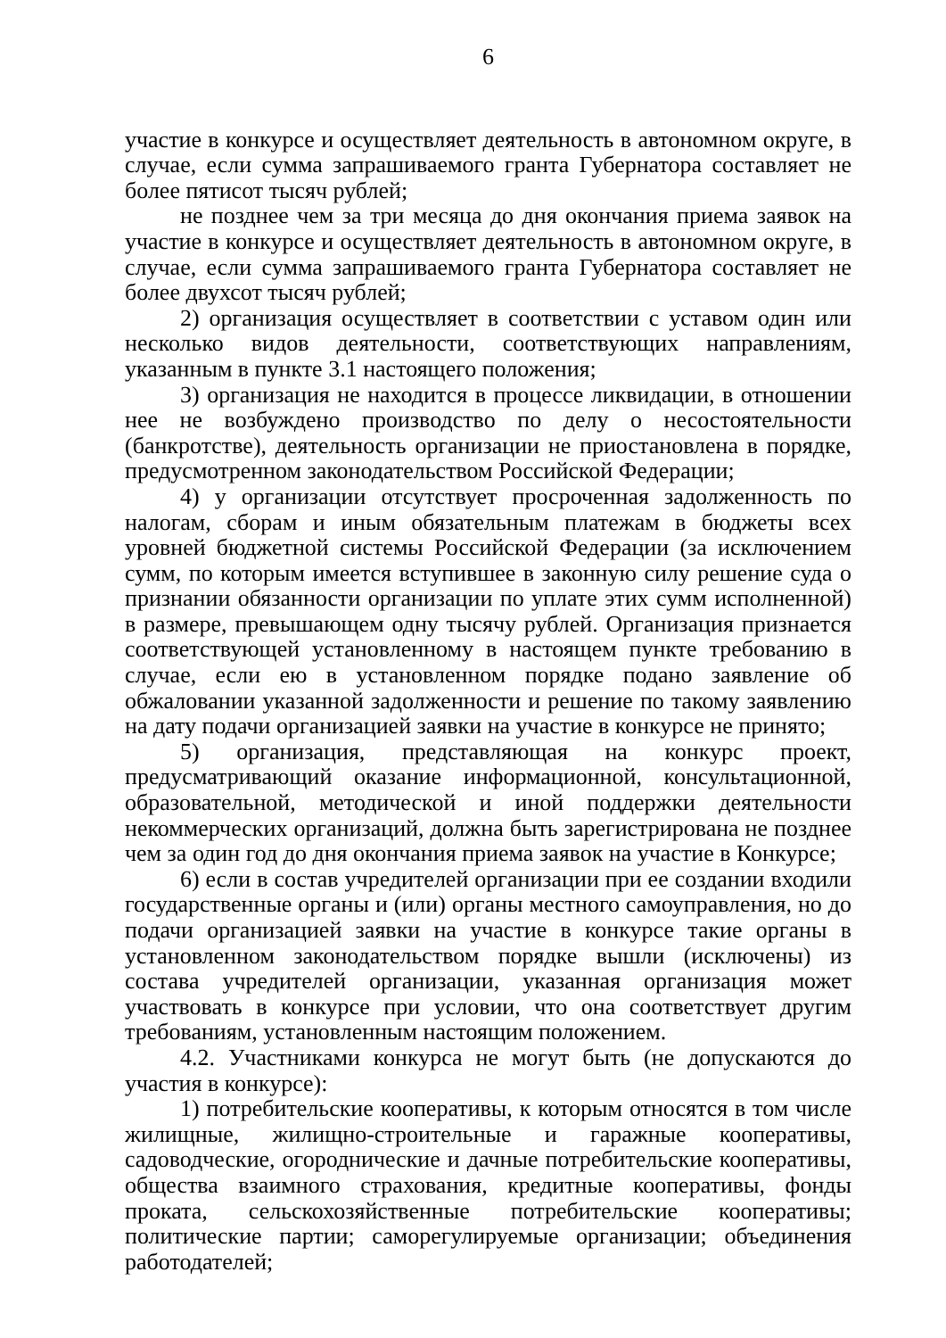6
участие в конкурсе и осуществляет деятельность в автономном округе, в случае, если сумма запрашиваемого гранта Губернатора составляет не более пятисот тысяч рублей;
не позднее чем за три месяца до дня окончания приема заявок на участие в конкурсе и осуществляет деятельность в автономном округе, в случае, если сумма запрашиваемого гранта Губернатора составляет не более двухсот тысяч рублей;
2) организация осуществляет в соответствии с уставом один или несколько видов деятельности, соответствующих направлениям, указанным в пункте 3.1 настоящего положения;
3) организация не находится в процессе ликвидации, в отношении нее не возбуждено производство по делу о несостоятельности (банкротстве), деятельность организации не приостановлена в порядке, предусмотренном законодательством Российской Федерации;
4) у организации отсутствует просроченная задолженность по налогам, сборам и иным обязательным платежам в бюджеты всех уровней бюджетной системы Российской Федерации (за исключением сумм, по которым имеется вступившее в законную силу решение суда о признании обязанности организации по уплате этих сумм исполненной) в размере, превышающем одну тысячу рублей. Организация признается соответствующей установленному в настоящем пункте требованию в случае, если ею в установленном порядке подано заявление об обжаловании указанной задолженности и решение по такому заявлению на дату подачи организацией заявки на участие в конкурсе не принято;
5) организация, представляющая на конкурс проект, предусматривающий оказание информационной, консультационной, образовательной, методической и иной поддержки деятельности некоммерческих организаций, должна быть зарегистрирована не позднее чем за один год до дня окончания приема заявок на участие в Конкурсе;
6) если в состав учредителей организации при ее создании входили государственные органы и (или) органы местного самоуправления, но до подачи организацией заявки на участие в конкурсе такие органы в установленном законодательством порядке вышли (исключены) из состава учредителей организации, указанная организация может участвовать в конкурсе при условии, что она соответствует другим требованиям, установленным настоящим положением.
4.2. Участниками конкурса не могут быть (не допускаются до участия в конкурсе):
1) потребительские кооперативы, к которым относятся в том числе жилищные, жилищно-строительные и гаражные кооперативы, садоводческие, огороднические и дачные потребительские кооперативы, общества взаимного страхования, кредитные кооперативы, фонды проката, сельскохозяйственные потребительские кооперативы; политические партии; саморегулируемые организации; объединения работодателей;